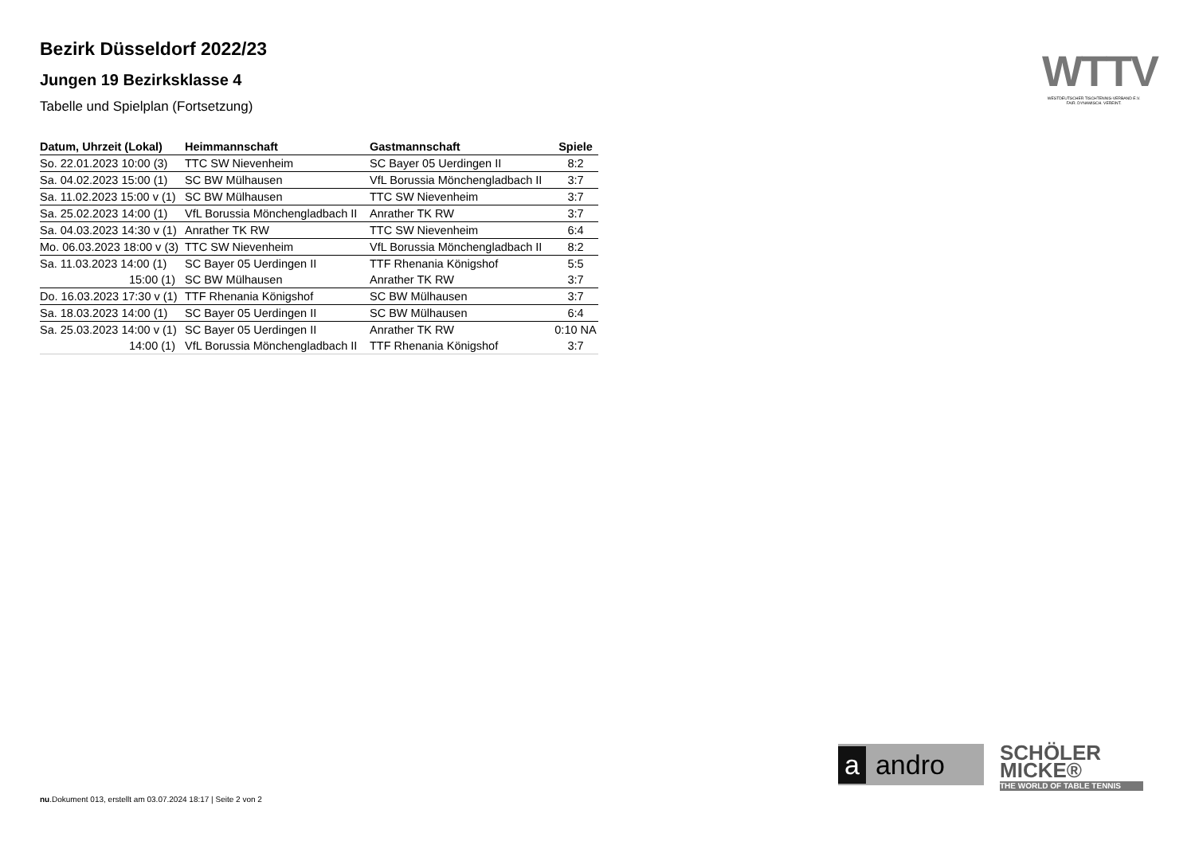Bezirk Düsseldorf 2022/23
Jungen 19 Bezirksklasse 4
Tabelle und Spielplan (Fortsetzung)
| Datum, Uhrzeit (Lokal) | Heimmannschaft | Gastmannschaft | Spiele |
| --- | --- | --- | --- |
| So. 22.01.2023 10:00 (3) | TTC SW Nievenheim | SC Bayer 05 Uerdingen II | 8:2 |
| Sa. 04.02.2023 15:00 (1) | SC BW Mülhausen | VfL Borussia Mönchengladbach II | 3:7 |
| Sa. 11.02.2023 15:00 v (1) | SC BW Mülhausen | TTC SW Nievenheim | 3:7 |
| Sa. 25.02.2023 14:00 (1) | VfL Borussia Mönchengladbach II | Anrather TK RW | 3:7 |
| Sa. 04.03.2023 14:30 v (1) | Anrather TK RW | TTC SW Nievenheim | 6:4 |
| Mo. 06.03.2023 18:00 v (3) | TTC SW Nievenheim | VfL Borussia Mönchengladbach II | 8:2 |
| Sa. 11.03.2023 14:00 (1) | SC Bayer 05 Uerdingen II | TTF Rhenania Königshof | 5:5 |
| 15:00 (1) | SC BW Mülhausen | Anrather TK RW | 3:7 |
| Do. 16.03.2023 17:30 v (1) | TTF Rhenania Königshof | SC BW Mülhausen | 3:7 |
| Sa. 18.03.2023 14:00 (1) | SC Bayer 05 Uerdingen II | SC BW Mülhausen | 6:4 |
| Sa. 25.03.2023 14:00 v (1) | SC Bayer 05 Uerdingen II | Anrather TK RW | 0:10 NA |
| 14:00 (1) | VfL Borussia Mönchengladbach II | TTF Rhenania Königshof | 3:7 |
WTTV
WESTDEUTSCHER TISCHTENNIS-VERBAND E.V.
FAIR. DYNAMISCH. VEREINT.
a andro
SCHÖLER
MICKE®
THE WORLD OF TABLE TENNIS
nu.Dokument 013, erstellt am 03.07.2024 18:17 | Seite 2 von 2